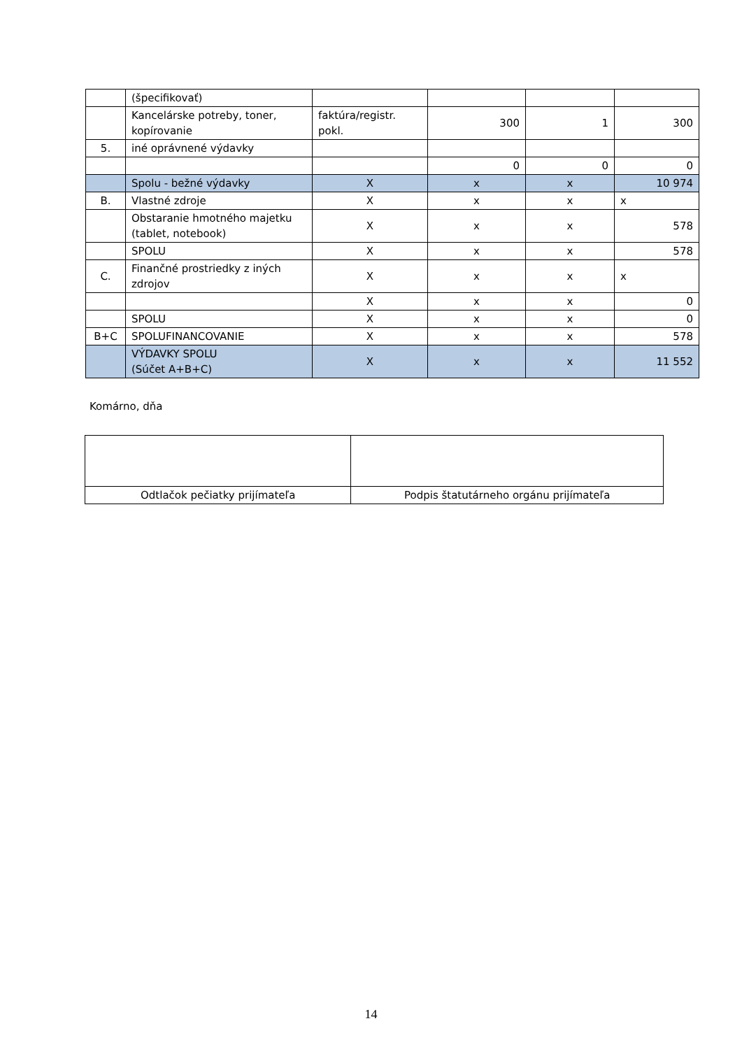| | (špecifikovať) | | | | |
| | Kancelárske potreby, toner, kopírovanie | faktúra/registr. pokl. | 300 | 1 | 300 |
| 5. | iné oprávnené výdavky | | | | |
| | | | 0 | 0 | 0 |
| | Spolu - bežné výdavky | X | x | x | 10 974 |
| B. | Vlastné zdroje | X | x | x | x |
| | Obstaranie hmotného majetku (tablet, notebook) | X | x | x | 578 |
| | SPOLU | X | x | x | 578 |
| C. | Finančné prostriedky z iných zdrojov | X | x | x | x |
| | | X | x | x | 0 |
| | SPOLU | X | x | x | 0 |
| B+C | SPOLUFINANCOVANIE | X | x | x | 578 |
| | VÝDAVKY SPOLU (Súčet A+B+C) | X | x | x | 11 552 |
Komárno, dňa
| Odtlačok pečiatky prijímateľa | Podpis štatutárneho orgánu prijímateľa |
14